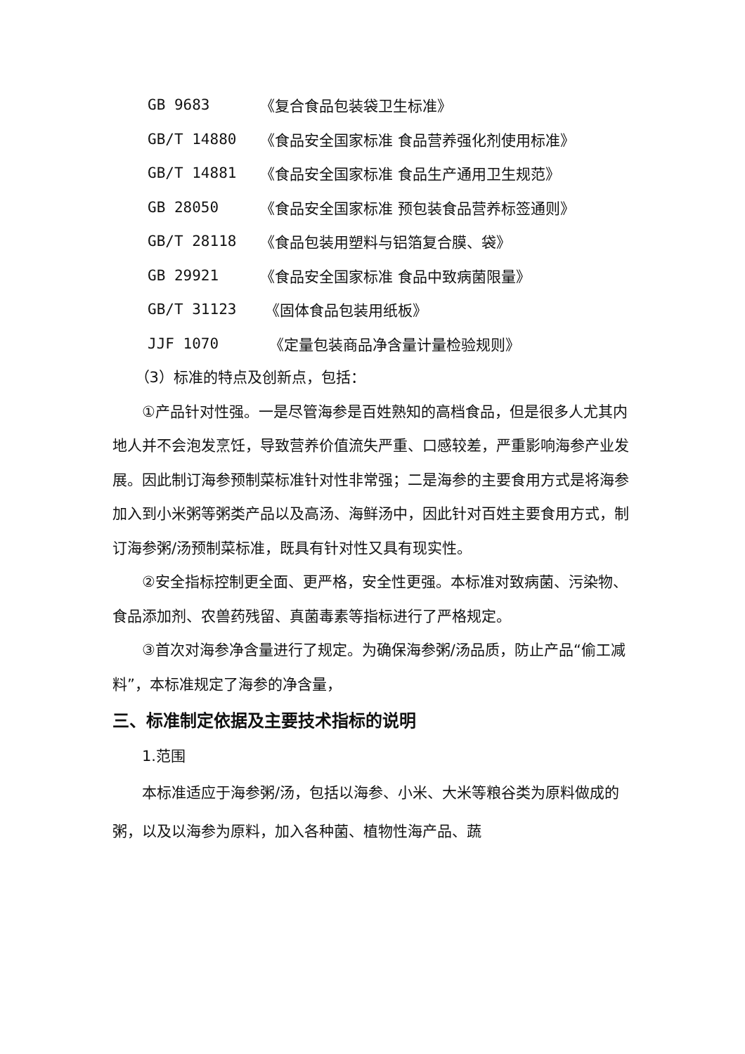GB 9683 《复合食品包装袋卫生标准》
GB/T 14880 《食品安全国家标准 食品营养强化剂使用标准》
GB/T 14881 《食品安全国家标准 食品生产通用卫生规范》
GB 28050 《食品安全国家标准 预包装食品营养标签通则》
GB/T 28118 《食品包装用塑料与铝箔复合膜、袋》
GB 29921 《食品安全国家标准 食品中致病菌限量》
GB/T 31123 《固体食品包装用纸板》
JJF 1070 《定量包装商品净含量计量检验规则》
（3）标准的特点及创新点，包括：
①产品针对性强。一是尽管海参是百姓熟知的高档食品，但是很多人尤其内地人并不会泡发烹饪，导致营养价值流失严重、口感较差，严重影响海参产业发展。因此制订海参预制菜标准针对性非常强；二是海参的主要食用方式是将海参加入到小米粥等粥类产品以及高汤、海鲜汤中，因此针对百姓主要食用方式，制订海参粥/汤预制菜标准，既具有针对性又具有现实性。
②安全指标控制更全面、更严格，安全性更强。本标准对致病菌、污染物、食品添加剂、农兽药残留、真菌毒素等指标进行了严格规定。
③首次对海参净含量进行了规定。为确保海参粥/汤品质，防止产品“偷工减料”，本标准规定了海参的净含量，
三、标准制定依据及主要技术指标的说明
1.范围
本标准适应于海参粥/汤，包括以海参、小米、大米等粮谷类为原料做成的粥，以及以海参为原料，加入各种菌、植物性海产品、蔬